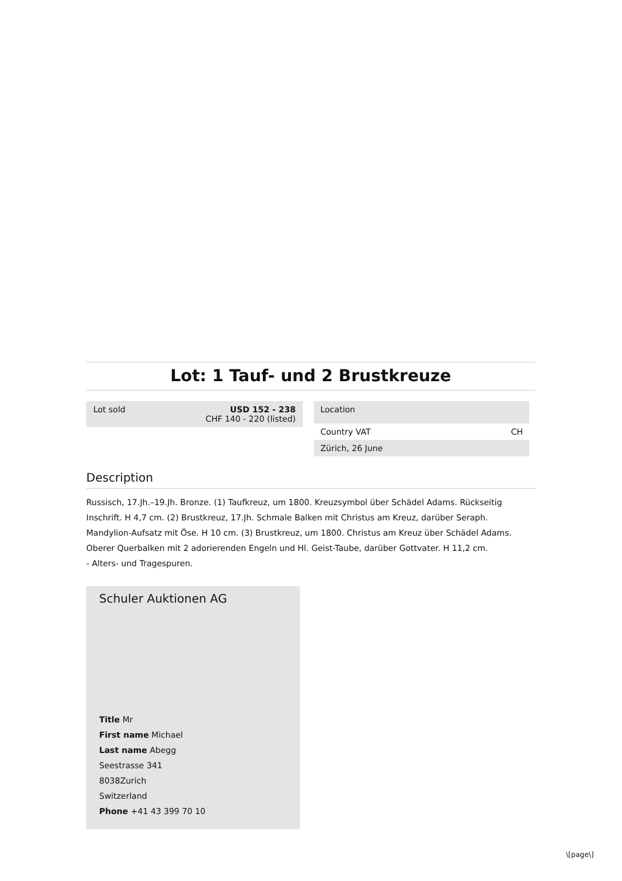Lot: 1 Tauf- und 2 Brustkreuze
Lot sold USD 152 - 238
CHF 140 - 220 (listed)
Location
Country VAT CH
Zürich, 26 June
Description
Russisch, 17.Jh.–19.Jh. Bronze. (1) Taufkreuz, um 1800. Kreuzsymbol über Schädel Adams. Rückseitig Inschrift. H 4,7 cm. (2) Brustkreuz, 17.Jh. Schmale Balken mit Christus am Kreuz, darüber Seraph. Mandylion-Aufsatz mit Öse. H 10 cm. (3) Brustkreuz, um 1800. Christus am Kreuz über Schädel Adams. Oberer Querbalken mit 2 adorierenden Engeln und Hl. Geist-Taube, darüber Gottvater. H 11,2 cm.
- Alters- und Tragespuren.
Schuler Auktionen AG
Title Mr
First name Michael
Last name Abegg
Seestrasse 341
8038Zurich
Switzerland
Phone +41 43 399 70 10
\[page\]